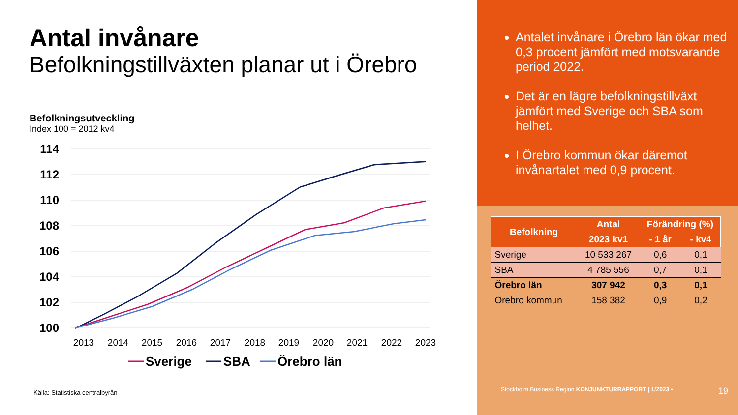Antal invånare
Befolkningstillväxten planar ut i Örebro
Befolkningsutveckling
Index 100 = 2012 kv4
114
112
110
108
106
104
102
100
2013
2014
2015
2016
2017
2018
2019
2020
2021
2022
2023
Sverige
SBA
Örebro län
Källa: Statistiska centralbyrån
Antalet invånare i Örebro län ökar med 0,3 procent jämfört med motsvarande period 2022.
Det är en lägre befolkningstillväxt jämfört med Sverige och SBA som helhet.
I Örebro kommun ökar däremot invånartalet med 0,9 procent.
| Befolkning | Antal | Förändring (%) | |
| --- | --- | --- | --- |
| | 2023 kv1 | - 1 år | - kv4 |
| Sverige | 10 533 267 | 0,6 | 0,1 |
| SBA | 4 785 556 | 0,7 | 0,1 |
| Örebro län | 307 942 | 0,3 | 0,1 |
| Örebro kommun | 158 382 | 0,9 | 0,2 |
Stockholm Business Region KONJUNKTURRAPPORT | 1/2023 • 19